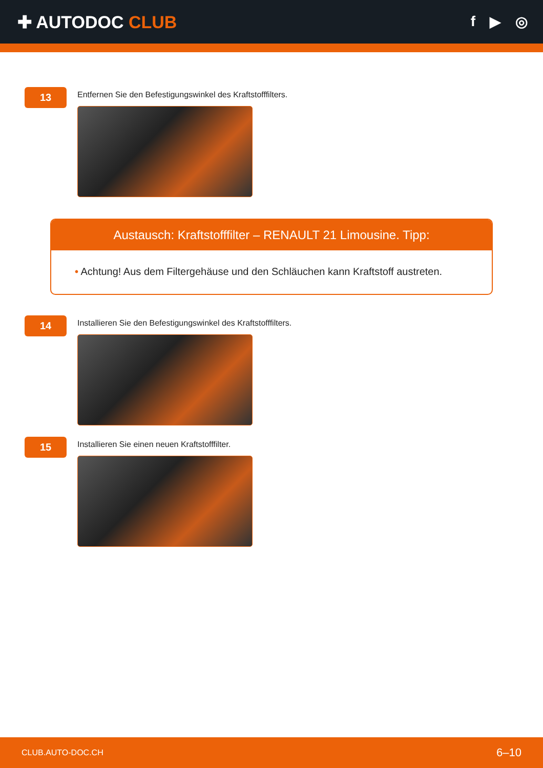✚ AUTODOC CLUB
f ▶ ◎
13
Entfernen Sie den Befestigungswinkel des Kraftstofffilters.
Austausch: Kraftstofffilter – RENAULT 21 Limousine. Tipp:
• Achtung! Aus dem Filtergehäuse und den Schläuchen kann Kraftstoff austreten.
14
Installieren Sie den Befestigungswinkel des Kraftstofffilters.
15
Installieren Sie einen neuen Kraftstofffilter.
CLUB.AUTO-DOC.CH 6–10